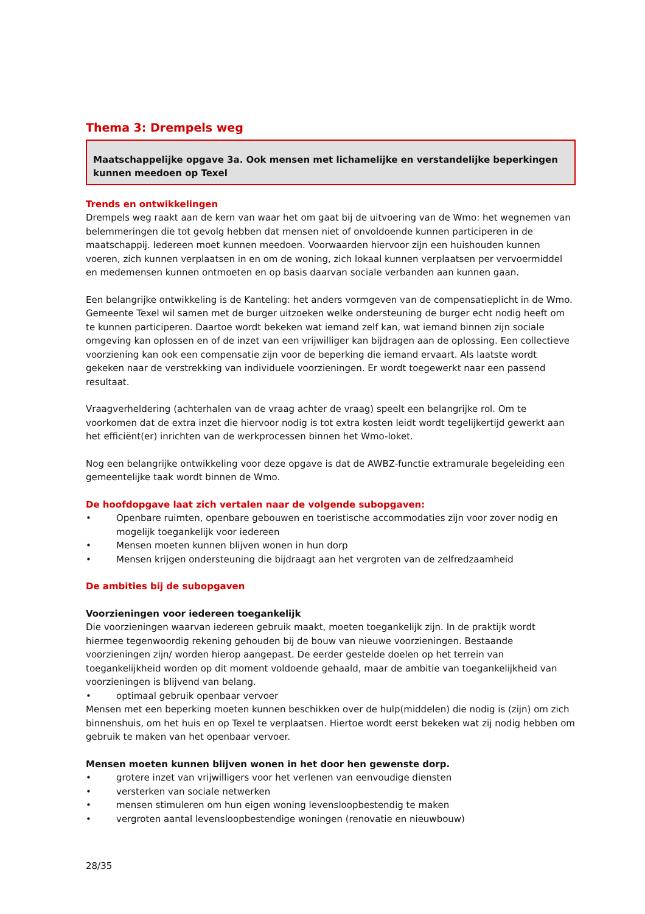Thema 3: Drempels weg
Maatschappelijke opgave 3a. Ook mensen met lichamelijke en verstandelijke beperkingen kunnen meedoen op Texel
Trends en ontwikkelingen
Drempels weg raakt aan de kern van waar het om gaat bij de uitvoering van de Wmo: het wegnemen van belemmeringen die tot gevolg hebben dat mensen niet of onvoldoende kunnen participeren in de maatschappij. Iedereen moet kunnen meedoen. Voorwaarden hiervoor zijn een huishouden kunnen voeren, zich kunnen verplaatsen in en om de woning, zich lokaal kunnen verplaatsen per vervoermiddel en medemensen kunnen ontmoeten en op basis daarvan sociale verbanden aan kunnen gaan.
Een belangrijke ontwikkeling is de Kanteling: het anders vormgeven van de compensatieplicht in de Wmo. Gemeente Texel wil samen met de burger uitzoeken welke ondersteuning de burger echt nodig heeft om te kunnen participeren. Daartoe wordt bekeken wat iemand zelf kan, wat iemand binnen zijn sociale omgeving kan oplossen en of de inzet van een vrijwilliger kan bijdragen aan de oplossing. Een collectieve voorziening kan ook een compensatie zijn voor de beperking die iemand ervaart. Als laatste wordt gekeken naar de verstrekking van individuele voorzieningen. Er wordt toegewerkt naar een passend resultaat.
Vraagverheldering (achterhalen van de vraag achter de vraag) speelt een belangrijke rol. Om te voorkomen dat de extra inzet die hiervoor nodig is tot extra kosten leidt wordt tegelijkertijd gewerkt aan het efficiënt(er) inrichten van de werkprocessen binnen het Wmo-loket.
Nog een belangrijke ontwikkeling voor deze opgave is dat de AWBZ-functie extramurale begeleiding een gemeentelijke taak wordt binnen de Wmo.
De hoofdopgave laat zich vertalen naar de volgende subopgaven:
• Openbare ruimten, openbare gebouwen en toeristische accommodaties zijn voor zover nodig en mogelijk toegankelijk voor iedereen
• Mensen moeten kunnen blijven wonen in hun dorp
• Mensen krijgen ondersteuning die bijdraagt aan het vergroten van de zelfredzaamheid
De ambities bij de subopgaven
Voorzieningen voor iedereen toegankelijk
Die voorzieningen waarvan iedereen gebruik maakt, moeten toegankelijk zijn. In de praktijk wordt hiermee tegenwoordig rekening gehouden bij de bouw van nieuwe voorzieningen. Bestaande voorzieningen zijn/ worden hierop aangepast. De eerder gestelde doelen op het terrein van toegankelijkheid worden op dit moment voldoende gehaald, maar de ambitie van toegankelijkheid van voorzieningen is blijvend van belang.
• optimaal gebruik openbaar vervoer
Mensen met een beperking moeten kunnen beschikken over de hulp(middelen) die nodig is (zijn) om zich binnenshuis, om het huis en op Texel te verplaatsen. Hiertoe wordt eerst bekeken wat zij nodig hebben om gebruik te maken van het openbaar vervoer.
Mensen moeten kunnen blijven wonen in het door hen gewenste dorp.
• grotere inzet van vrijwilligers voor het verlenen van eenvoudige diensten
• versterken van sociale netwerken
• mensen stimuleren om hun eigen woning levensloopbestendig te maken
• vergroten aantal levensloopbestendige woningen (renovatie en nieuwbouw)
28/35